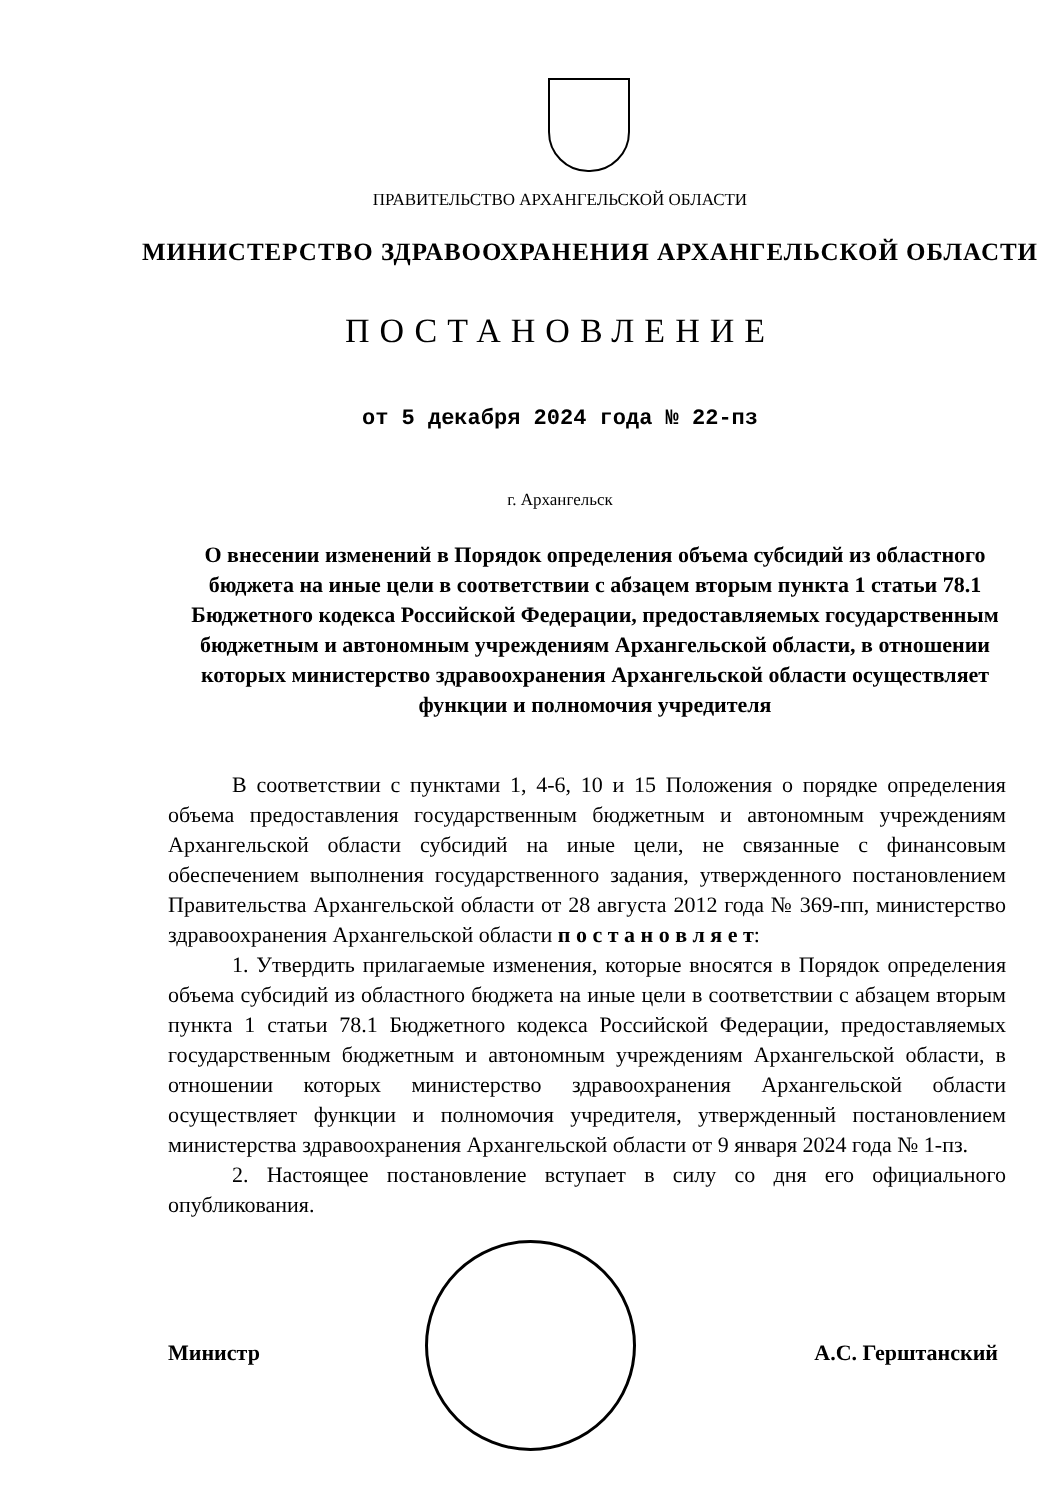ПРАВИТЕЛЬСТВО АРХАНГЕЛЬСКОЙ ОБЛАСТИ
МИНИСТЕРСТВО ЗДРАВООХРАНЕНИЯ АРХАНГЕЛЬСКОЙ ОБЛАСТИ
ПОСТАНОВЛЕНИЕ
от 5 декабря 2024 года № 22-пз
г. Архангельск
О внесении изменений в Порядок определения объема субсидий из областного бюджета на иные цели в соответствии с абзацем вторым пункта 1 статьи 78.1 Бюджетного кодекса Российской Федерации, предоставляемых государственным бюджетным и автономным учреждениям Архангельской области, в отношении которых министерство здравоохранения Архангельской области осуществляет функции и полномочия учредителя
В соответствии с пунктами 1, 4-6, 10 и 15 Положения о порядке определения объема предоставления государственным бюджетным и автономным учреждениям Архангельской области субсидий на иные цели, не связанные с финансовым обеспечением выполнения государственного задания, утвержденного постановлением Правительства Архангельской области от 28 августа 2012 года № 369-пп, министерство здравоохранения Архангельской области п о с т а н о в л я е т:
1. Утвердить прилагаемые изменения, которые вносятся в Порядок определения объема субсидий из областного бюджета на иные цели в соответствии с абзацем вторым пункта 1 статьи 78.1 Бюджетного кодекса Российской Федерации, предоставляемых государственным бюджетным и автономным учреждениям Архангельской области, в отношении которых министерство здравоохранения Архангельской области осуществляет функции и полномочия учредителя, утвержденный постановлением министерства здравоохранения Архангельской области от 9 января 2024 года № 1-пз.
2. Настоящее постановление вступает в силу со дня его официального опубликования.
Министр А.С. Герштанский